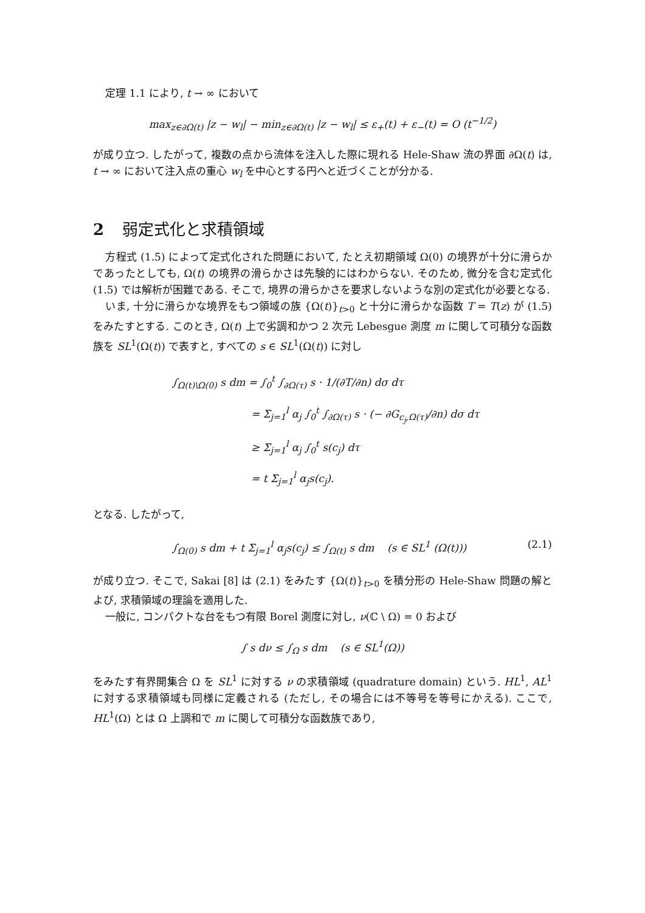定理 1.1 により, t → ∞ において
max<sub>z∈∂Ω(t)</sub> |z − w<sub>l</sub>| − min<sub>z∈∂Ω(t)</sub> |z − w<sub>l</sub>| ≤ ε<sub>+</sub>(t) + ε<sub>−</sub>(t) = O (t<sup>−1/2</sup>)
が成り立つ. したがって, 複数の点から流体を注入した際に現れる Hele-Shaw 流の界面 ∂Ω(t) は, t → ∞ において注入点の重心 w<sub>l</sub> を中心とする円へと近づくことが分かる.
2 弱定式化と求積領域
方程式 (1.5) によって定式化された問題において, たとえ初期領域 Ω(0) の境界が十分に滑らかであったとしても, Ω(t) の境界の滑らかさは先験的にはわからない. そのため, 微分を含む定式化 (1.5) では解析が困難である. そこで, 境界の滑らかさを要求しないような別の定式化が必要となる.
いま, 十分に滑らかな境界をもつ領域の族 {Ω(t)}<sub>t>0</sub> と十分に滑らかな函数 T = T(z) が (1.5) をみたすとする. このとき, Ω(t) 上で劣調和かつ 2 次元 Lebesgue 測度 m に関して可積分な函数族を SL<sup>1</sup>(Ω(t)) で表すと, すべての s ∈ SL<sup>1</sup>(Ω(t)) に対し
∫<sub>Ω(t)\Ω(0)</sub> s dm = ∫<sub>0</sub><sup>t</sup> ∫<sub>∂Ω(τ)</sub> s · 1/(∂T/∂n) dσ dτ
= Σ<sub>j=1</sub><sup>l</sup> α<sub>j</sub> ∫<sub>0</sub><sup>t</sup> ∫<sub>∂Ω(τ)</sub> s · (− ∂G<sub>c<sub>j</sub>,Ω(τ)</sub>/∂n) dσ dτ
≥ Σ<sub>j=1</sub><sup>l</sup> α<sub>j</sub> ∫<sub>0</sub><sup>t</sup> s(c<sub>j</sub>) dτ
= t Σ<sub>j=1</sub><sup>l</sup> α<sub>j</sub>s(c<sub>j</sub>).
となる. したがって,
∫<sub>Ω(0)</sub> s dm + t Σ<sub>j=1</sub><sup>l</sup> α<sub>j</sub>s(c<sub>j</sub>) ≤ ∫<sub>Ω(t)</sub> s dm (s ∈ SL<sup>1</sup> (Ω(t))) (2.1)
が成り立つ. そこで, Sakai [8] は (2.1) をみたす {Ω(t)}<sub>t>0</sub> を積分形の Hele-Shaw 問題の解とよび, 求積領域の理論を適用した.
一般に, コンパクトな台をもつ有限 Borel 測度に対し, ν(ℂ \ Ω) = 0 および
∫ s dν ≤ ∫<sub>Ω</sub> s dm (s ∈ SL<sup>1</sup>(Ω))
をみたす有界開集合 Ω を SL<sup>1</sup> に対する ν の求積領域 (quadrature domain) という. HL<sup>1</sup>, AL<sup>1</sup> に対する求積領域も同様に定義される (ただし, その場合には不等号を等号にかえる). ここで, HL<sup>1</sup>(Ω) とは Ω 上調和で m に関して可積分な函数族であり,